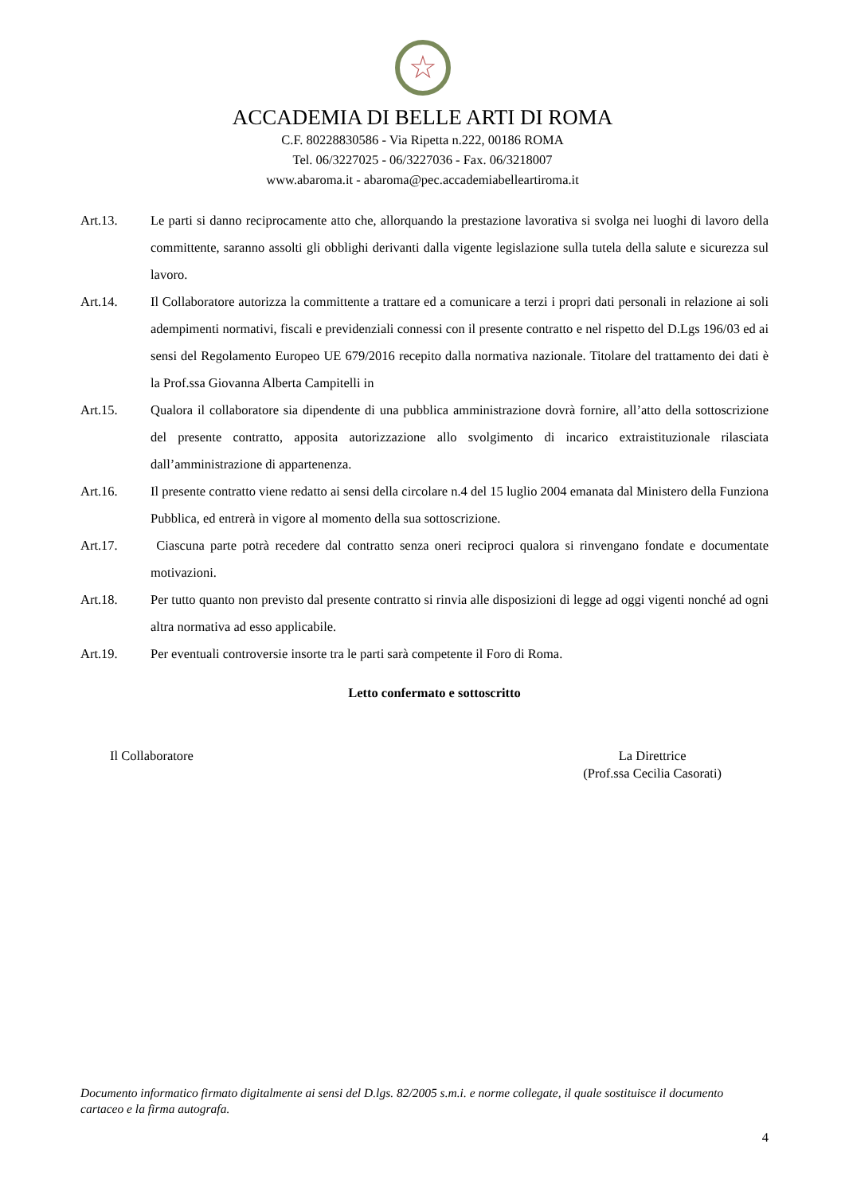☆
ACCADEMIA DI BELLE ARTI DI ROMA
C.F. 80228830586 - Via Ripetta n.222, 00186 ROMA
Tel. 06/3227025 - 06/3227036 - Fax. 06/3218007
www.abaroma.it - abaroma@pec.accademiabelleartiroma.it
Art.13. Le parti si danno reciprocamente atto che, allorquando la prestazione lavorativa si svolga nei luoghi di lavoro della committente, saranno assolti gli obblighi derivanti dalla vigente legislazione sulla tutela della salute e sicurezza sul lavoro.
Art.14. Il Collaboratore autorizza la committente a trattare ed a comunicare a terzi i propri dati personali in relazione ai soli adempimenti normativi, fiscali e previdenziali connessi con il presente contratto e nel rispetto del D.Lgs 196/03 ed ai sensi del Regolamento Europeo UE 679/2016 recepito dalla normativa nazionale. Titolare del trattamento dei dati è la Prof.ssa Giovanna Alberta Campitelli in
Art.15. Qualora il collaboratore sia dipendente di una pubblica amministrazione dovrà fornire, all’atto della sottoscrizione del presente contratto, apposita autorizzazione allo svolgimento di incarico extraistituzionale rilasciata dall’amministrazione di appartenenza.
Art.16. Il presente contratto viene redatto ai sensi della circolare n.4 del 15 luglio 2004 emanata dal Ministero della Funziona Pubblica, ed entrerà in vigore al momento della sua sottoscrizione.
Art.17. Ciascuna parte potrà recedere dal contratto senza oneri reciproci qualora si rinvengano fondate e documentate motivazioni.
Art.18. Per tutto quanto non previsto dal presente contratto si rinvia alle disposizioni di legge ad oggi vigenti nonché ad ogni altra normativa ad esso applicabile.
Art.19. Per eventuali controversie insorte tra le parti sarà competente il Foro di Roma.
Letto confermato e sottoscritto
Il Collaboratore La Direttrice
(Prof.ssa Cecilia Casorati)
Documento informatico firmato digitalmente ai sensi del D.lgs. 82/2005 s.m.i. e norme collegate, il quale sostituisce il documento cartaceo e la firma autografa.
4